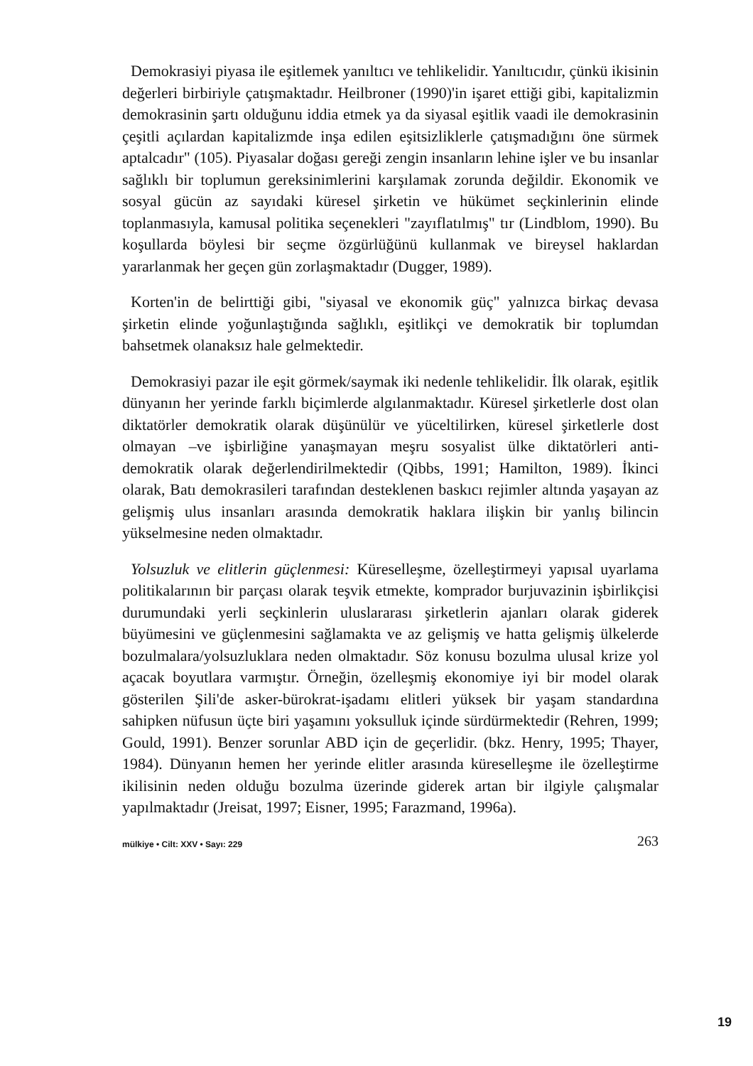Demokrasiyi piyasa ile eşitlemek yanıltıcı ve tehlikelidir. Yanıltıcıdır, çünkü ikisinin değerleri birbiriyle çatışmaktadır. Heilbroner (1990)'in işaret ettiği gibi, kapitalizmin demokrasinin şartı olduğunu iddia etmek ya da siyasal eşitlik vaadi ile demokrasinin çeşitli açılardan kapitalizmde inşa edilen eşitsizliklerle çatışmadığını öne sürmek aptalcadır" (105). Piyasalar doğası gereği zengin insanların lehine işler ve bu insanlar sağlıklı bir toplumun gereksinimlerini karşılamak zorunda değildir. Ekonomik ve sosyal gücün az sayıdaki küresel şirketin ve hükümet seçkinlerinin elinde toplanmasıyla, kamusal politika seçenekleri "zayıflatılmış" tır (Lindblom, 1990). Bu koşullarda böylesi bir seçme özgürlüğünü kullanmak ve bireysel haklardan yararlanmak her geçen gün zorlaşmaktadır (Dugger, 1989).
Korten'in de belirttiği gibi, "siyasal ve ekonomik güç" yalnızca birkaç devasa şirketin elinde yoğunlaştığında sağlıklı, eşitlikçi ve demokratik bir toplumdan bahsetmek olanaksız hale gelmektedir.
Demokrasiyi pazar ile eşit görmek/saymak iki nedenle tehlikelidir. İlk olarak, eşitlik dünyanın her yerinde farklı biçimlerde algılanmaktadır. Küresel şirketlerle dost olan diktatörler demokratik olarak düşünülür ve yüceltilirken, küresel şirketlerle dost olmayan –ve işbirliğine yanaşmayan meşru sosyalist ülke diktatörleri anti-demokratik olarak değerlendirilmektedir (Qibbs, 1991; Hamilton, 1989). İkinci olarak, Batı demokrasileri tarafından desteklenen baskıcı rejimler altında yaşayan az gelişmiş ulus insanları arasında demokratik haklara ilişkin bir yanlış bilincin yükselmesine neden olmaktadır.
Yolsuzluk ve elitlerin güçlenmesi: Küreselleşme, özelleştirmeyi yapısal uyarlama politikalarının bir parçası olarak teşvik etmekte, komprador burjuvazinin işbirlikçisi durumundaki yerli seçkinlerin uluslararası şirketlerin ajanları olarak giderek büyümesini ve güçlenmesini sağlamakta ve az gelişmiş ve hatta gelişmiş ülkelerde bozulmalara/yolsuzluklara neden olmaktadır. Söz konusu bozulma ulusal krize yol açacak boyutlara varmıştır. Örneğin, özelleşmiş ekonomiye iyi bir model olarak gösterilen Şili'de asker-bürokrat-işadamı elitleri yüksek bir yaşam standardına sahipken nüfusun üçte biri yaşamını yoksulluk içinde sürdürmektedir (Rehren, 1999; Gould, 1991). Benzer sorunlar ABD için de geçerlidir. (bkz. Henry, 1995; Thayer, 1984). Dünyanın hemen her yerinde elitler arasında küreselleşme ile özelleştirme ikilisinin neden olduğu bozulma üzerinde giderek artan bir ilgiyle çalışmalar yapılmaktadır (Jreisat, 1997; Eisner, 1995; Farazmand, 1996a).
mülkiye • Cilt: XXV • Sayı: 229 263
19